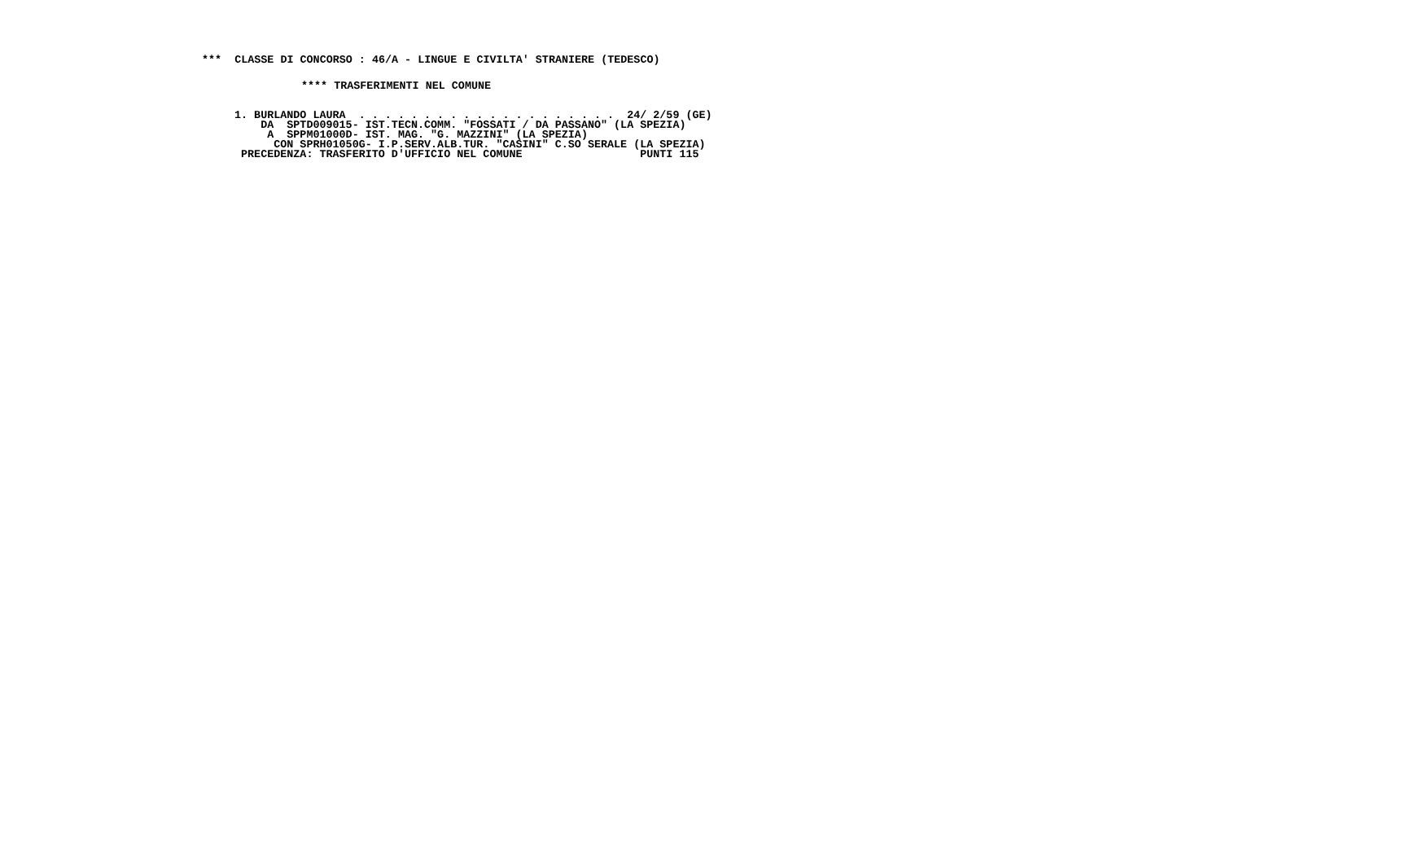***  CLASSE DI CONCORSO : 46/A - LINGUE E CIVILTA' STRANIERE (TEDESCO)
**** TRASFERIMENTI NEL COMUNE
1. BURLANDO LAURA  . . . . . . . . . . . . . . . . . . . .  24/ 2/59 (GE)
    DA  SPTD009015- IST.TECN.COMM. "FOSSATI / DA PASSANO" (LA SPEZIA)
     A  SPPM01000D- IST. MAG. "G. MAZZINI" (LA SPEZIA)
      CON SPRH01050G- I.P.SERV.ALB.TUR. "CASINI" C.SO SERALE (LA SPEZIA)
 PRECEDENZA: TRASFERITO D'UFFICIO NEL COMUNE                  PUNTI 115